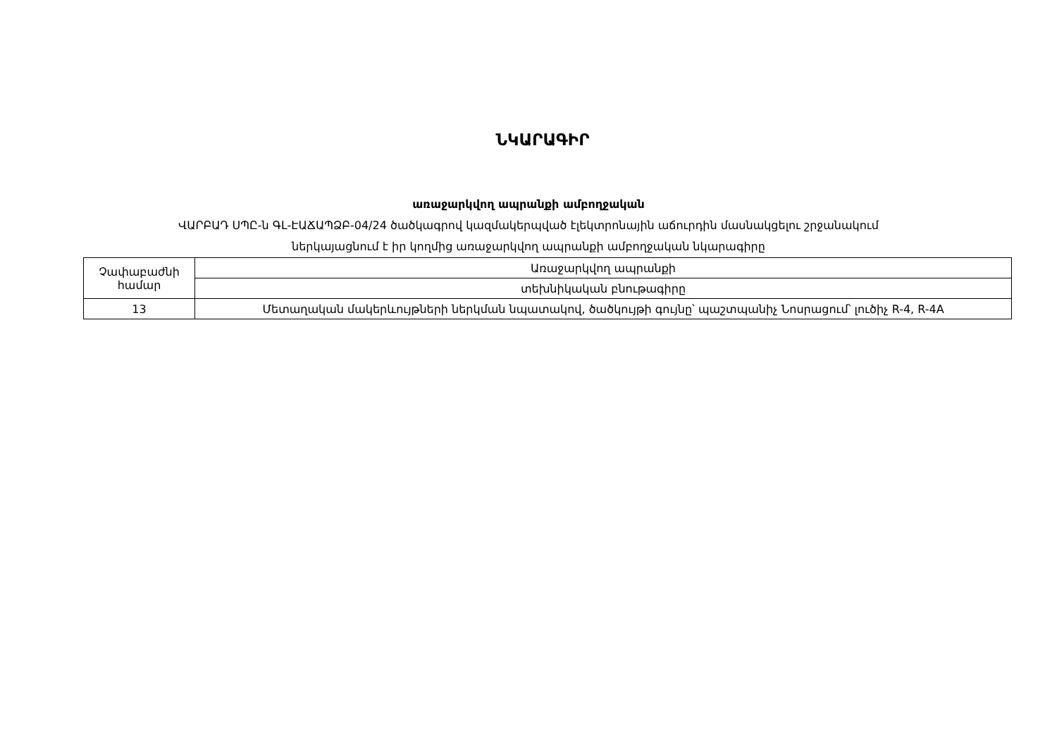ՆԿԱՐԱԳԻՐ
առաջարկվող ապրանքի ամբողջական
ՎԱՐԲԱԴ ՍՊԸ-ն ԳԼ-ԷԱՃԱՊՁԲ-04/24 ծածկագրով կազմակերպված էլեկտրոնային աճուրդին մասնակցելու շրջանակում
ներկայացնում է իր կողմից առաջարկվող ապրանքի ամբողջական նկարագիրը
| Չափաբաժնի համար | Առաջարկվող ապրանքի |
| | տեխնիկական բնութագիրը |
| 13 | Մետաղական մակերևույթների ներկման նպատակով, ծածկույթի գույնը՝ պաշտպանիչ Նոսրացում՝ լուծիչ R-4, R-4A |